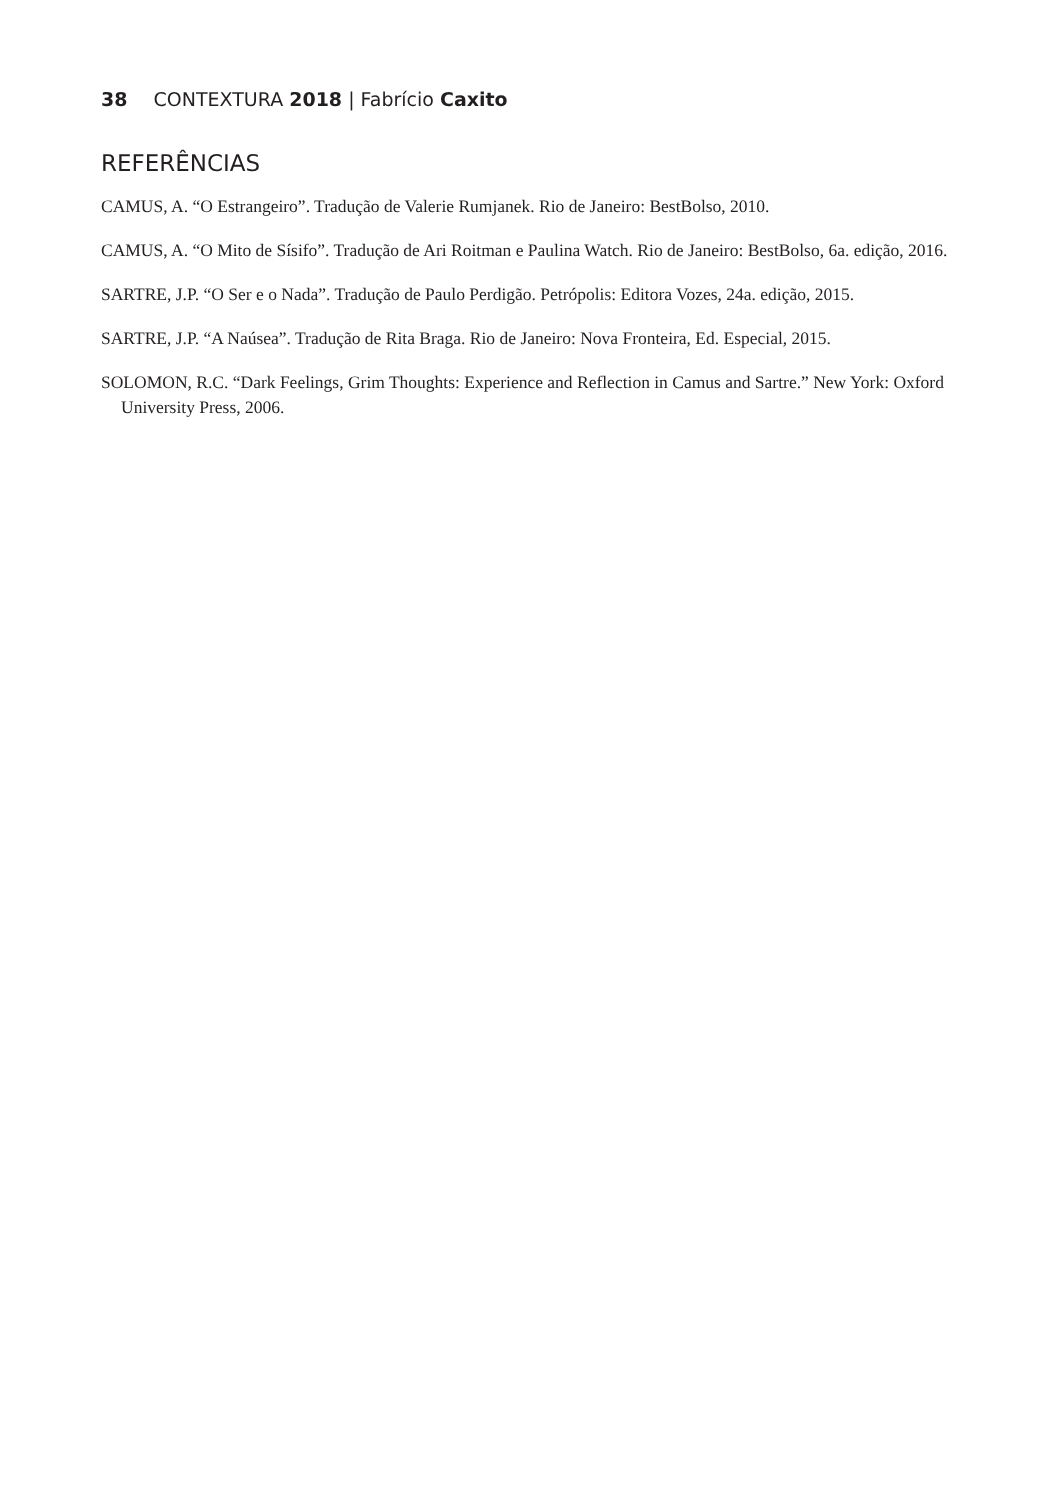38 CONTEXTURA 2018 | Fabrício Caxito
REFERÊNCIAS
CAMUS, A. “O Estrangeiro”. Tradução de Valerie Rumjanek. Rio de Janeiro: BestBolso, 2010.
CAMUS, A. “O Mito de Sísifo”. Tradução de Ari Roitman e Paulina Watch. Rio de Janeiro: BestBolso, 6a. edição, 2016.
SARTRE, J.P. “O Ser e o Nada”. Tradução de Paulo Perdigão. Petrópolis: Editora Vozes, 24a. edição, 2015.
SARTRE, J.P. “A Naúsea”. Tradução de Rita Braga. Rio de Janeiro: Nova Fronteira, Ed. Especial, 2015.
SOLOMON, R.C. “Dark Feelings, Grim Thoughts: Experience and Reflection in Camus and Sartre.” New York: Oxford University Press, 2006.